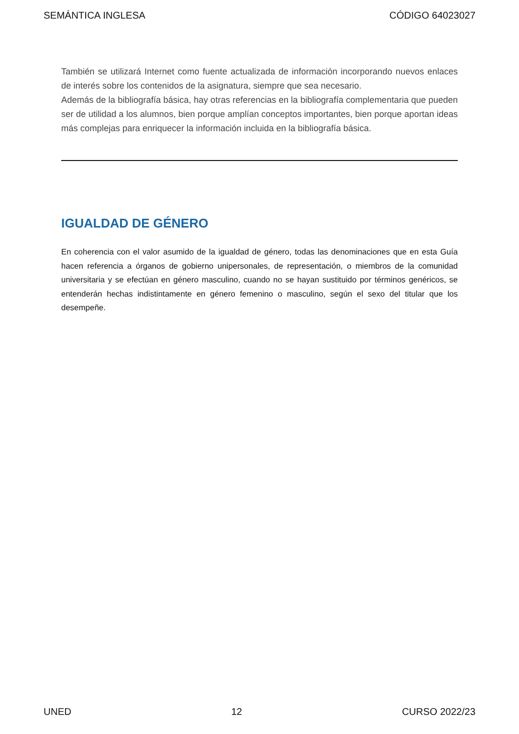SEMÁNTICA INGLESA CÓDIGO 64023027
También se utilizará Internet como fuente actualizada de información incorporando nuevos enlaces de interés sobre los contenidos de la asignatura, siempre que sea necesario.
Además de la bibliografía básica, hay otras referencias en la bibliografía complementaria que pueden ser de utilidad a los alumnos, bien porque amplían conceptos importantes, bien porque aportan ideas más complejas para enriquecer la información incluida en la bibliografía básica.
IGUALDAD DE GÉNERO
En coherencia con el valor asumido de la igualdad de género, todas las denominaciones que en esta Guía hacen referencia a órganos de gobierno unipersonales, de representación, o miembros de la comunidad universitaria y se efectúan en género masculino, cuando no se hayan sustituido por términos genéricos, se entenderán hechas indistintamente en género femenino o masculino, según el sexo del titular que los desempeñe.
UNED 12 CURSO 2022/23